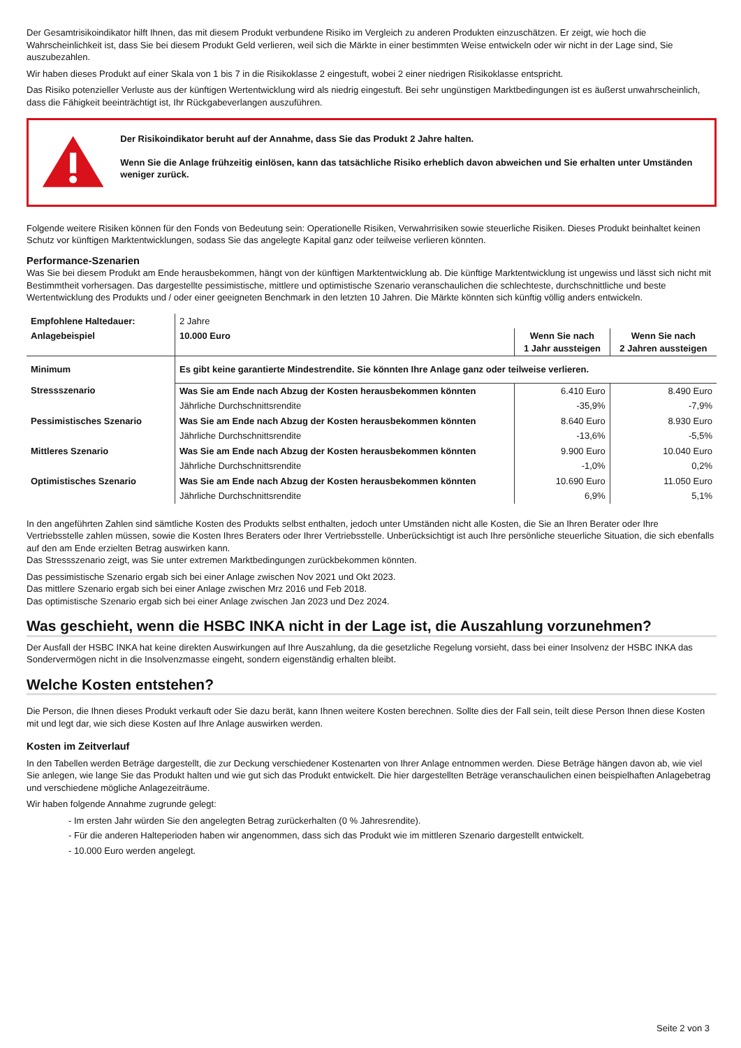Der Gesamtrisikoindikator hilft Ihnen, das mit diesem Produkt verbundene Risiko im Vergleich zu anderen Produkten einzuschätzen. Er zeigt, wie hoch die Wahrscheinlichkeit ist, dass Sie bei diesem Produkt Geld verlieren, weil sich die Märkte in einer bestimmten Weise entwickeln oder wir nicht in der Lage sind, Sie auszubezahlen.
Wir haben dieses Produkt auf einer Skala von 1 bis 7 in die Risikoklasse 2 eingestuft, wobei 2 einer niedrigen Risikoklasse entspricht.
Das Risiko potenzieller Verluste aus der künftigen Wertentwicklung wird als niedrig eingestuft. Bei sehr ungünstigen Marktbedingungen ist es äußerst unwahrscheinlich, dass die Fähigkeit beeinträchtigt ist, Ihr Rückgabeverlangen auszuführen.
Der Risikoindikator beruht auf der Annahme, dass Sie das Produkt 2 Jahre halten.
Wenn Sie die Anlage frühzeitig einlösen, kann das tatsächliche Risiko erheblich davon abweichen und Sie erhalten unter Umständen weniger zurück.
Folgende weitere Risiken können für den Fonds von Bedeutung sein: Operationelle Risiken, Verwahrrisiken sowie steuerliche Risiken. Dieses Produkt beinhaltet keinen Schutz vor künftigen Marktentwicklungen, sodass Sie das angelegte Kapital ganz oder teilweise verlieren könnten.
Performance-Szenarien
Was Sie bei diesem Produkt am Ende herausbekommen, hängt von der künftigen Marktentwicklung ab. Die künftige Marktentwicklung ist ungewiss und lässt sich nicht mit Bestimmtheit vorhersagen. Das dargestellte pessimistische, mittlere und optimistische Szenario veranschaulichen die schlechteste, durchschnittliche und beste Wertentwicklung des Produkts und / oder einer geeigneten Benchmark in den letzten 10 Jahren. Die Märkte könnten sich künftig völlig anders entwickeln.
| Empfohlene Haltedauer: | 2 Jahre | | |
| Anlagebeispiel | 10.000 Euro | Wenn Sie nach 1 Jahr aussteigen | Wenn Sie nach 2 Jahren aussteigen |
| Minimum | Es gibt keine garantierte Mindestrendite. Sie könnten Ihre Anlage ganz oder teilweise verlieren. | | |
| Stressszenario | Was Sie am Ende nach Abzug der Kosten herausbekommen könnten | 6.410 Euro | 8.490 Euro |
| | Jährliche Durchschnittsrendite | -35,9% | -7,9% |
| Pessimistisches Szenario | Was Sie am Ende nach Abzug der Kosten herausbekommen könnten | 8.640 Euro | 8.930 Euro |
| | Jährliche Durchschnittsrendite | -13,6% | -5,5% |
| Mittleres Szenario | Was Sie am Ende nach Abzug der Kosten herausbekommen könnten | 9.900 Euro | 10.040 Euro |
| | Jährliche Durchschnittsrendite | -1,0% | 0,2% |
| Optimistisches Szenario | Was Sie am Ende nach Abzug der Kosten herausbekommen könnten | 10.690 Euro | 11.050 Euro |
| | Jährliche Durchschnittsrendite | 6,9% | 5,1% |
In den angeführten Zahlen sind sämtliche Kosten des Produkts selbst enthalten, jedoch unter Umständen nicht alle Kosten, die Sie an Ihren Berater oder Ihre Vertriebsstelle zahlen müssen, sowie die Kosten Ihres Beraters oder Ihrer Vertriebsstelle. Unberücksichtigt ist auch Ihre persönliche steuerliche Situation, die sich ebenfalls auf den am Ende erzielten Betrag auswirken kann.
Das Stressszenario zeigt, was Sie unter extremen Marktbedingungen zurückbekommen könnten.
Das pessimistische Szenario ergab sich bei einer Anlage zwischen Nov 2021 und Okt 2023.
Das mittlere Szenario ergab sich bei einer Anlage zwischen Mrz 2016 und Feb 2018.
Das optimistische Szenario ergab sich bei einer Anlage zwischen Jan 2023 und Dez 2024.
Was geschieht, wenn die HSBC INKA nicht in der Lage ist, die Auszahlung vorzunehmen?
Der Ausfall der HSBC INKA hat keine direkten Auswirkungen auf Ihre Auszahlung, da die gesetzliche Regelung vorsieht, dass bei einer Insolvenz der HSBC INKA das Sondervermögen nicht in die Insolvenzmasse eingeht, sondern eigenständig erhalten bleibt.
Welche Kosten entstehen?
Die Person, die Ihnen dieses Produkt verkauft oder Sie dazu berät, kann Ihnen weitere Kosten berechnen. Sollte dies der Fall sein, teilt diese Person Ihnen diese Kosten mit und legt dar, wie sich diese Kosten auf Ihre Anlage auswirken werden.
Kosten im Zeitverlauf
In den Tabellen werden Beträge dargestellt, die zur Deckung verschiedener Kostenarten von Ihrer Anlage entnommen werden. Diese Beträge hängen davon ab, wie viel Sie anlegen, wie lange Sie das Produkt halten und wie gut sich das Produkt entwickelt. Die hier dargestellten Beträge veranschaulichen einen beispielhaften Anlagebetrag und verschiedene mögliche Anlagezeiträume.
Wir haben folgende Annahme zugrunde gelegt:
- Im ersten Jahr würden Sie den angelegten Betrag zurückerhalten (0 % Jahresrendite).
- Für die anderen Halteperioden haben wir angenommen, dass sich das Produkt wie im mittleren Szenario dargestellt entwickelt.
- 10.000 Euro werden angelegt.
Seite 2 von 3